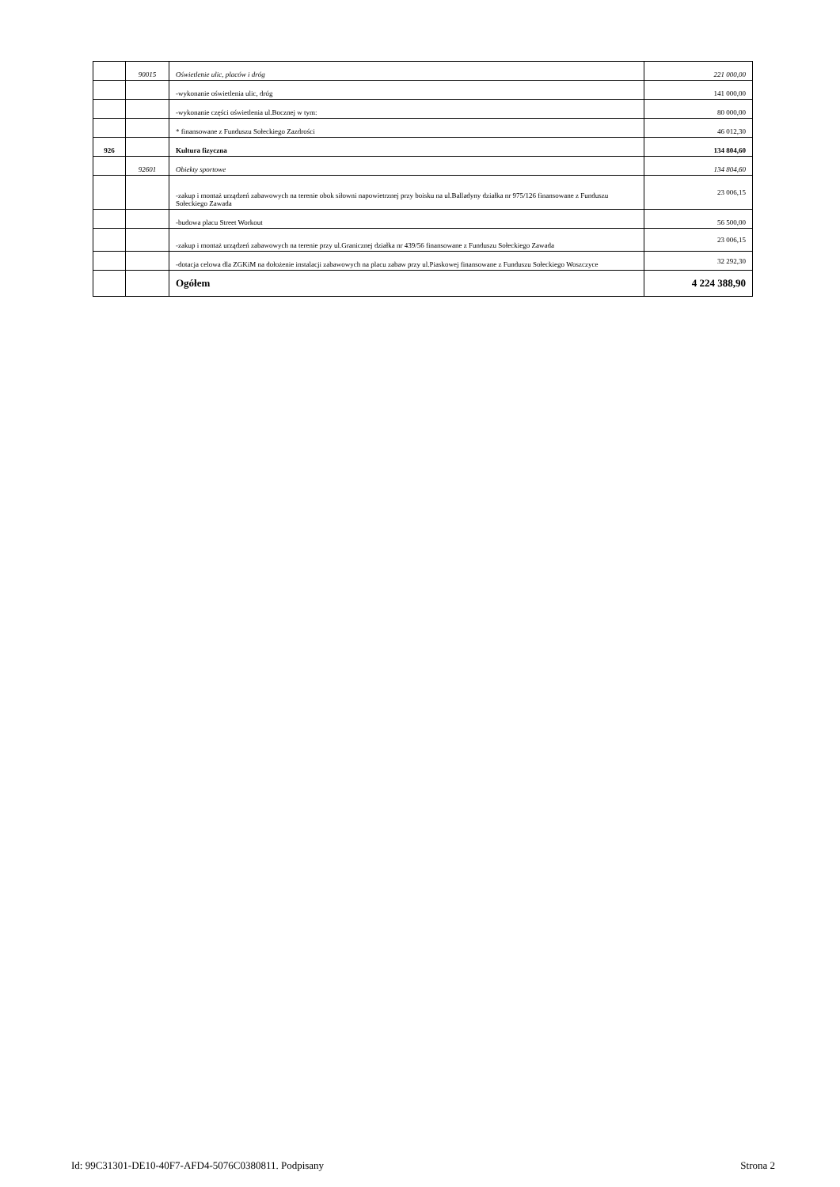| | 90015 | Oświetlenie ulic, placów i dróg | 221 000,00 |
| | | -wykonanie oświetlenia ulic, dróg | 141 000,00 |
| | | -wykonanie części oświetlenia ul.Bocznej w tym: | 80 000,00 |
| | | * finansowane z Funduszu Sołeckiego Zazdrości | 46 012,30 |
| 926 | | Kultura fizyczna | 134 804,60 |
| | 92601 | Obiekty sportowe | 134 804,60 |
| | | -zakup i montaż urządzeń zabawowych na terenie obok siłowni napowietrznej przy boisku na ul.Balladyny działka nr 975/126 finansowane z Funduszu Sołeckiego Zawada | 23 006,15 |
| | | -budowa placu Street Workout | 56 500,00 |
| | | -zakup i montaż urządzeń zabawowych na terenie przy ul.Granicznej działka nr 439/56 finansowane z Funduszu Sołeckiego Zawada | 23 006,15 |
| | | -dotacja celowa dla ZGKiM na dołożenie instalacji zabawowych na placu zabaw przy ul.Piaskowej finansowane z Funduszu Sołeckiego Woszczyce | 32 292,30 |
| | | Ogółem | 4 224 388,90 |
Id: 99C31301-DE10-40F7-AFD4-5076C0380811. Podpisany Strona 2